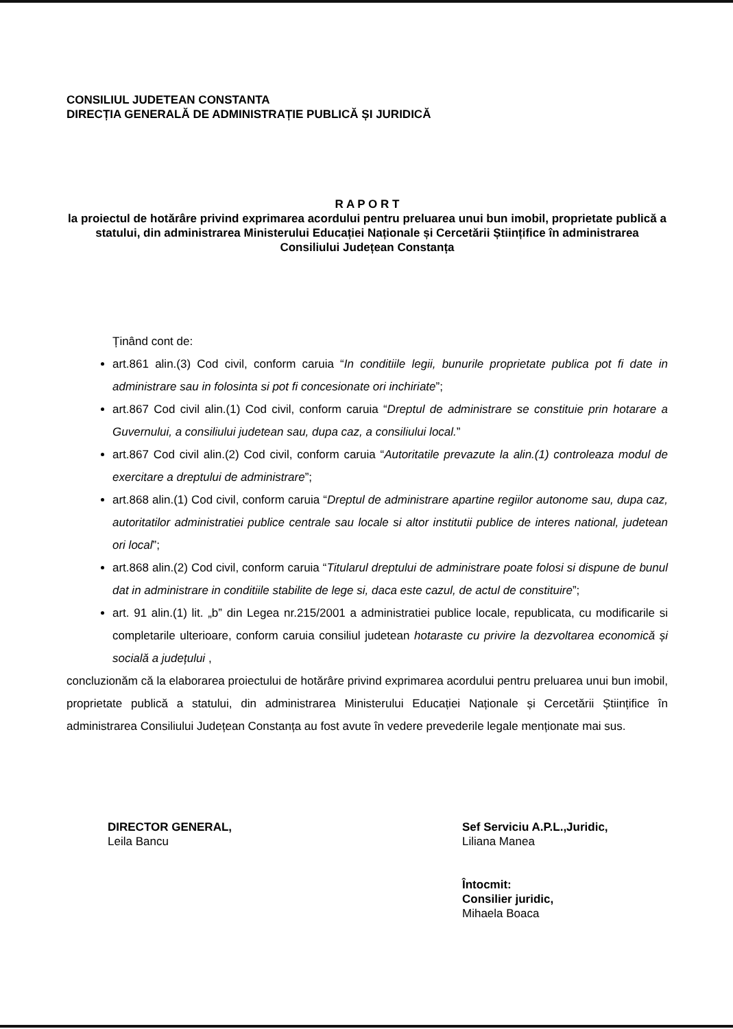CONSILIUL JUDETEAN CONSTANTA
DIRECȚIA GENERALĂ DE ADMINISTRAȚIE PUBLICĂ ȘI JURIDICĂ
R A P O R T
la proiectul de hotărâre privind exprimarea acordului pentru preluarea unui bun imobil, proprietate publică a statului, din administrarea Ministerului Educației Naționale și Cercetării Științifice în administrarea Consiliului Județean Constanța
Ținând cont de:
art.861 alin.(3) Cod civil, conform caruia “In conditiile legii, bunurile proprietate publica pot fi date in administrare sau in folosinta si pot fi concesionate ori inchiriate”;
art.867 Cod civil alin.(1) Cod civil, conform caruia “Dreptul de administrare se constituie prin hotarare a Guvernului, a consiliului judetean sau, dupa caz, a consiliului local.”
art.867 Cod civil alin.(2) Cod civil, conform caruia “Autoritatile prevazute la alin.(1) controleaza modul de exercitare a dreptului de administrare”;
art.868 alin.(1) Cod civil, conform caruia “Dreptul de administrare apartine regiilor autonome sau, dupa caz, autoritatilor administratiei publice centrale sau locale si altor institutii publice de interes national, judetean ori local”;
art.868 alin.(2) Cod civil, conform caruia “Titularul dreptului de administrare poate folosi si dispune de bunul dat in administrare in conditiile stabilite de lege si, daca este cazul, de actul de constituire”;
art. 91 alin.(1) lit. „b” din Legea nr.215/2001 a administratiei publice locale, republicata, cu modificarile si completarile ulterioare, conform caruia consiliul judetean hotaraste cu privire la dezvoltarea economică și socială a județului ,
concluzionăm că la elaborarea proiectului de hotărâre privind exprimarea acordului pentru preluarea unui bun imobil, proprietate publică a statului, din administrarea Ministerului Educației Naționale și Cercetării Științifice în administrarea Consiliului Județean Constanța au fost avute în vedere prevederile legale menționate mai sus.
DIRECTOR GENERAL,
Leila Bancu
Sef Serviciu A.P.L.,Juridic,
Liliana Manea
Întocmit:
Consilier juridic,
Mihaela Boaca